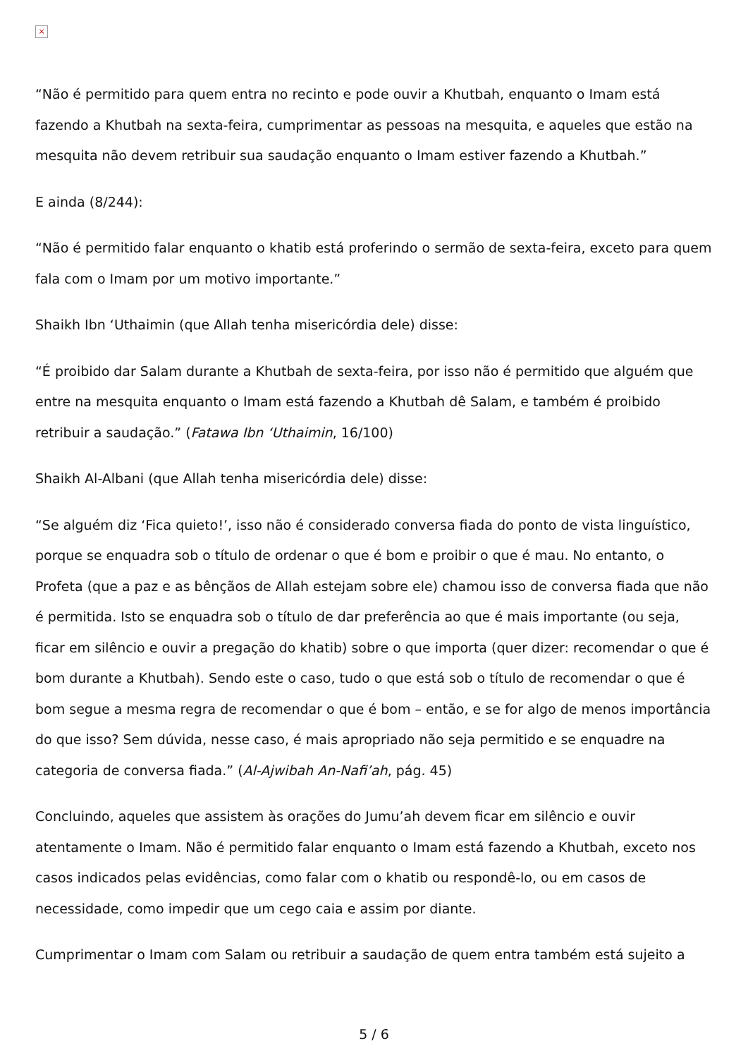×
“Não é permitido para quem entra no recinto e pode ouvir a Khutbah, enquanto o Imam está fazendo a Khutbah na sexta-feira, cumprimentar as pessoas na mesquita, e aqueles que estão na mesquita não devem retribuir sua saudação enquanto o Imam estiver fazendo a Khutbah.”
E ainda (8/244):
“Não é permitido falar enquanto o khatib está proferindo o sermão de sexta-feira, exceto para quem fala com o Imam por um motivo importante.”
Shaikh Ibn ‘Uthaimin (que Allah tenha misericórdia dele) disse:
“É proibido dar Salam durante a Khutbah de sexta-feira, por isso não é permitido que alguém que entre na mesquita enquanto o Imam está fazendo a Khutbah dê Salam, e também é proibido retribuir a saudação.” (Fatawa Ibn ‘Uthaimin, 16/100)
Shaikh Al-Albani (que Allah tenha misericórdia dele) disse:
“Se alguém diz ‘Fica quieto!’, isso não é considerado conversa fiada do ponto de vista linguístico, porque se enquadra sob o título de ordenar o que é bom e proibir o que é mau. No entanto, o Profeta (que a paz e as bênçãos de Allah estejam sobre ele) chamou isso de conversa fiada que não é permitida. Isto se enquadra sob o título de dar preferência ao que é mais importante (ou seja, ficar em silêncio e ouvir a pregação do khatib) sobre o que importa (quer dizer: recomendar o que é bom durante a Khutbah). Sendo este o caso, tudo o que está sob o título de recomendar o que é bom segue a mesma regra de recomendar o que é bom – então, e se for algo de menos importância do que isso? Sem dúvida, nesse caso, é mais apropriado não seja permitido e se enquadre na categoria de conversa fiada.” (Al-Ajwibah An-Nafi’ah, pág. 45)
Concluindo, aqueles que assistem às orações do Jumu’ah devem ficar em silêncio e ouvir atentamente o Imam. Não é permitido falar enquanto o Imam está fazendo a Khutbah, exceto nos casos indicados pelas evidências, como falar com o khatib ou respondê-lo, ou em casos de necessidade, como impedir que um cego caia e assim por diante.
Cumprimentar o Imam com Salam ou retribuir a saudação de quem entra também está sujeito a
5 / 6